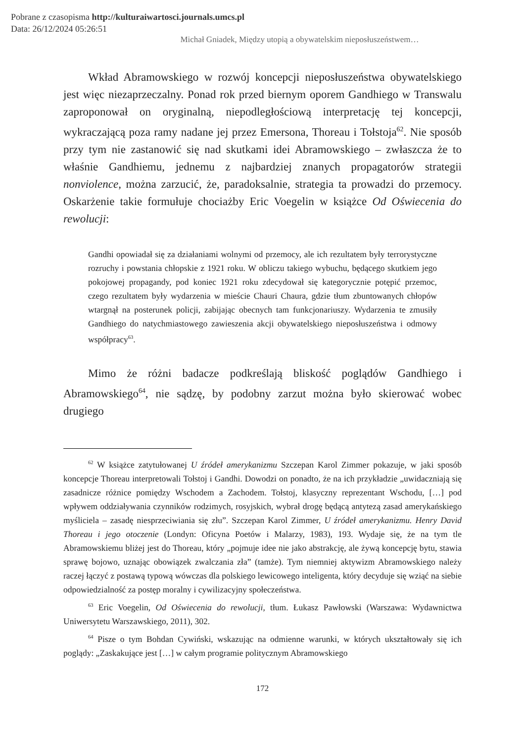Pobrane z czasopisma http://kulturaiwartosci.journals.umcs.pl
Data: 26/12/2024 05:26:51
Michał Gniadek, Między utopią a obywatelskim nieposłuszeństwem…
Wkład Abramowskiego w rozwój koncepcji nieposłuszeństwa obywatelskiego jest więc niezaprzeczalny. Ponad rok przed biernym oporem Gandhiego w Transwalu zaproponował on oryginalną, niepodległościową interpretację tej koncepcji, wykraczającą poza ramy nadane jej przez Emersona, Thoreau i Tołstoja<sup>62</sup>. Nie sposób przy tym nie zastanowić się nad skutkami idei Abramowskiego – zwłaszcza że to właśnie Gandhiemu, jednemu z najbardziej znanych propagatorów strategii nonviolence, można zarzucić, że, paradoksalnie, strategia ta prowadzi do przemocy. Oskarżenie takie formułuje chociażby Eric Voegelin w książce Od Oświecenia do rewolucji:
Gandhi opowiadał się za działaniami wolnymi od przemocy, ale ich rezultatem były terrorystyczne rozruchy i powstania chłopskie z 1921 roku. W obliczu takiego wybuchu, będącego skutkiem jego pokojowej propagandy, pod koniec 1921 roku zdecydował się kategorycznie potępić przemoc, czego rezultatem były wydarzenia w mieście Chauri Chaura, gdzie tłum zbuntowanych chłopów wtargnął na posterunek policji, zabijając obecnych tam funkcjonariuszy. Wydarzenia te zmusiły Gandhiego do natychmiastowego zawieszenia akcji obywatelskiego nieposłuszeństwa i odmowy współpracy<sup>63</sup>.
Mimo że różni badacze podkreślają bliskość poglądów Gandhiego i Abramowskiego<sup>64</sup>, nie sądzę, by podobny zarzut można było skierować wobec drugiego
<sup>62</sup> W książce zatytułowanej U źródeł amerykanizmu Szczepan Karol Zimmer pokazuje, w jaki sposób koncepcje Thoreau interpretowali Tołstoj i Gandhi. Dowodzi on ponadto, że na ich przykładzie „uwidaczniają się zasadnicze różnice pomiędzy Wschodem a Zachodem. Tołstoj, klasyczny reprezentant Wschodu, […] pod wpływem oddziaływania czynników rodzimych, rosyjskich, wybrał drogę będącą antytezą zasad amerykańskiego myśliciela – zasadę niesprzeciwiania się złu”. Szczepan Karol Zimmer, U źródeł amerykanizmu. Henry David Thoreau i jego otoczenie (Londyn: Oficyna Poetów i Malarzy, 1983), 193. Wydaje się, że na tym tle Abramowskiemu bliżej jest do Thoreau, który „pojmuje idee nie jako abstrakcję, ale żywą koncepcję bytu, stawia sprawę bojowo, uznając obowiązek zwalczania zła” (tamże). Tym niemniej aktywizm Abramowskiego należy raczej łączyć z postawą typową wówczas dla polskiego lewicowego inteligenta, który decyduje się wziąć na siebie odpowiedzialność za postęp moralny i cywilizacyjny społeczeństwa.
<sup>63</sup> Eric Voegelin, Od Oświecenia do rewolucji, tłum. Łukasz Pawłowski (Warszawa: Wydawnictwa Uniwersytetu Warszawskiego, 2011), 302.
<sup>64</sup> Pisze o tym Bohdan Cywiński, wskazując na odmienne warunki, w których ukształtowały się ich poglądy: „Zaskakujące jest […] w całym programie politycznym Abramowskiego
172